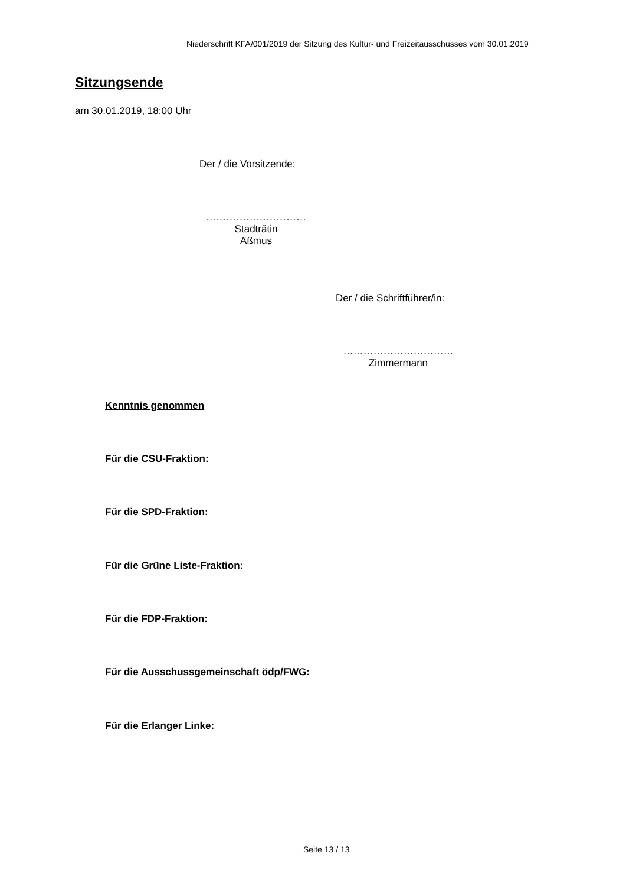Niederschrift KFA/001/2019 der Sitzung des Kultur- und Freizeitausschusses vom 30.01.2019
Sitzungsende
am 30.01.2019, 18:00 Uhr
Der / die Vorsitzende:
…………………………
Stadträtin
Aßmus
Der / die Schriftführer/in:
……………………………
Zimmermann
Kenntnis genommen
Für die CSU-Fraktion:
Für die SPD-Fraktion:
Für die Grüne Liste-Fraktion:
Für die FDP-Fraktion:
Für die Ausschussgemeinschaft ödp/FWG:
Für die Erlanger Linke:
Seite 13 / 13